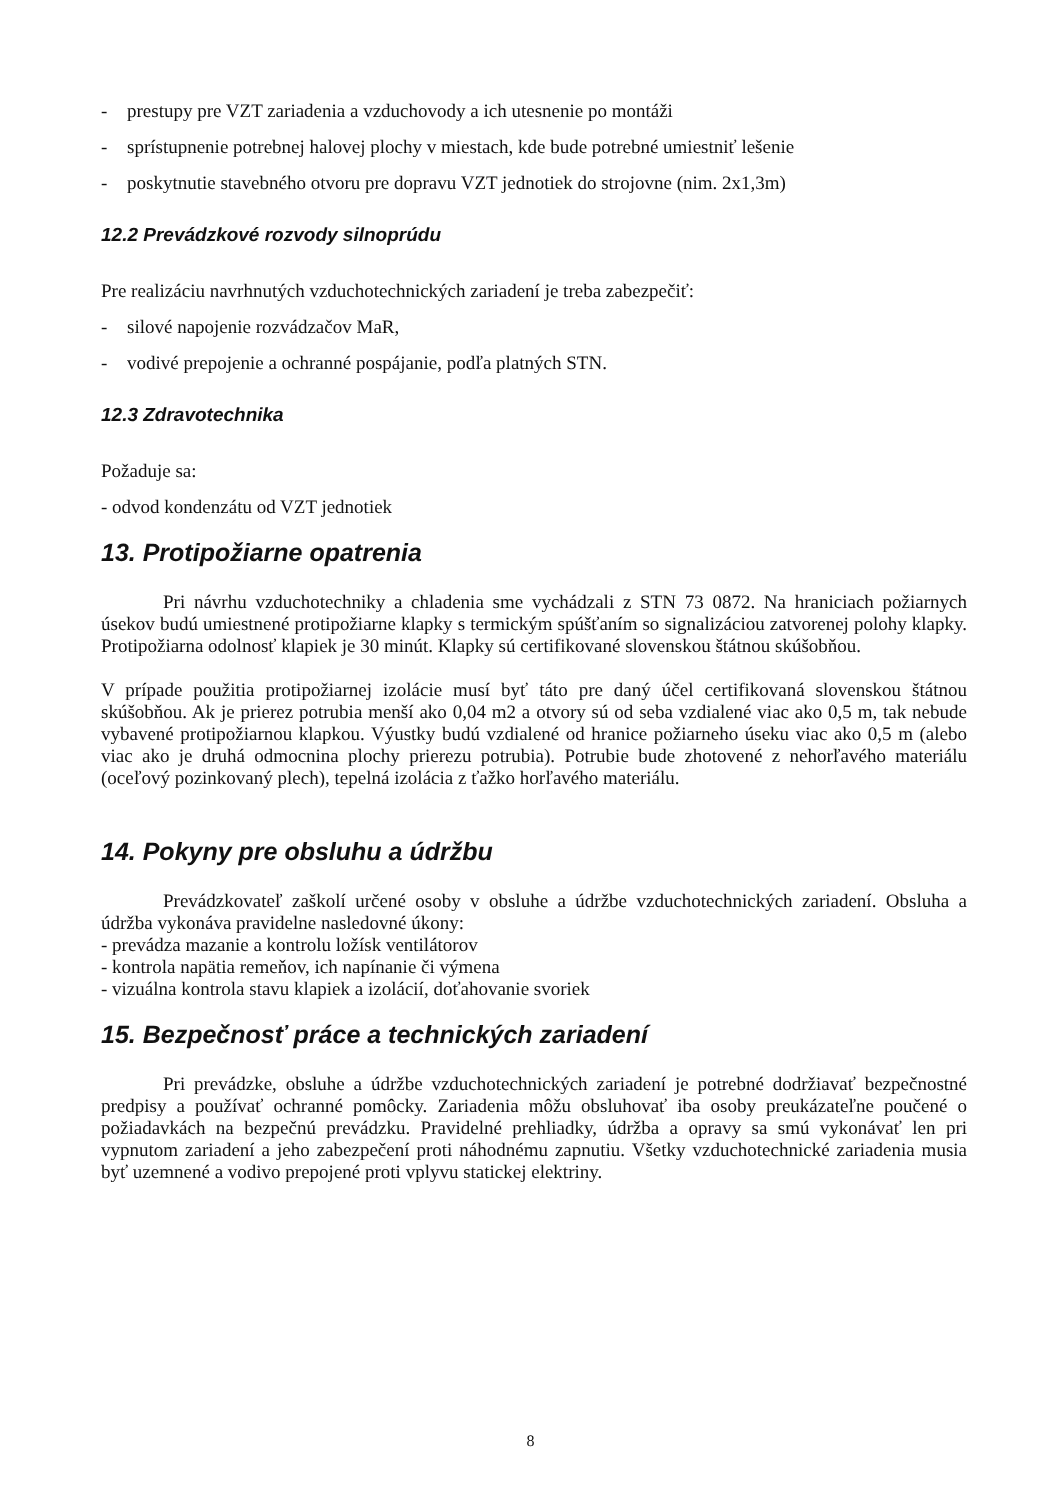- prestupy pre VZT zariadenia a vzduchovody a ich utesnenie po montáži
- sprístupnenie potrebnej halovej plochy v miestach, kde bude potrebné umiestniť lešenie
- poskytnutie stavebného otvoru pre dopravu VZT jednotiek do strojovne (nim. 2x1,3m)
12.2 Prevádzkové rozvody silnoprúdu
Pre realizáciu navrhnutých vzduchotechnických zariadení je treba zabezpečiť:
- silové napojenie rozvádzačov MaR,
- vodivé prepojenie a ochranné pospájanie, podľa platných STN.
12.3 Zdravotechnika
Požaduje sa:
- odvod kondenzátu od VZT jednotiek
13. Protipožiarne opatrenia
Pri návrhu vzduchotechniky a chladenia sme vychádzali z STN 73 0872. Na hraniciach požiarnych úsekov budú umiestnené protipožiarne klapky s termickým spúšťaním so signalizáciou zatvorenej polohy klapky. Protipožiarna odolnosť klapiek je 30 minút. Klapky sú certifikované slovenskou štátnou skúšobňou.
V prípade použitia protipožiarnej izolácie musí byť táto pre daný účel certifikovaná slovenskou štátnou skúšobňou. Ak je prierez potrubia menší ako 0,04 m2 a otvory sú od seba vzdialené viac ako 0,5 m, tak nebude vybavené protipožiarnou klapkou. Výustky budú vzdialené od hranice požiarneho úseku viac ako 0,5 m (alebo viac ako je druhá odmocnina plochy prierezu potrubia). Potrubie bude zhotovené z nehorľavého materiálu (oceľový pozinkovaný plech), tepelná izolácia z ťažko horľavého materiálu.
14. Pokyny pre obsluhu a údržbu
Prevádzkovateľ zaškolí určené osoby v obsluhe a údržbe vzduchotechnických zariadení. Obsluha a údržba vykonáva pravidelne nasledovné úkony:
- prevádza mazanie a kontrolu ložísk ventilátorov
- kontrola napätia remeňov, ich napínanie či výmena
- vizuálna kontrola stavu klapiek a izolácií, doťahovanie svoriek
15. Bezpečnosť práce a technických zariadení
Pri prevádzke, obsluhe a údržbe vzduchotechnických zariadení je potrebné dodržiavať bezpečnostné predpisy a používať ochranné pomôcky. Zariadenia môžu obsluhovať iba osoby preukázateľne poučené o požiadavkách na bezpečnú prevádzku. Pravidelné prehliadky, údržba a opravy sa smú vykonávať len pri vypnutom zariadení a jeho zabezpečení proti náhodnému zapnutiu. Všetky vzduchotechnické zariadenia musia byť uzemnené a vodivo prepojené proti vplyvu statickej elektriny.
8